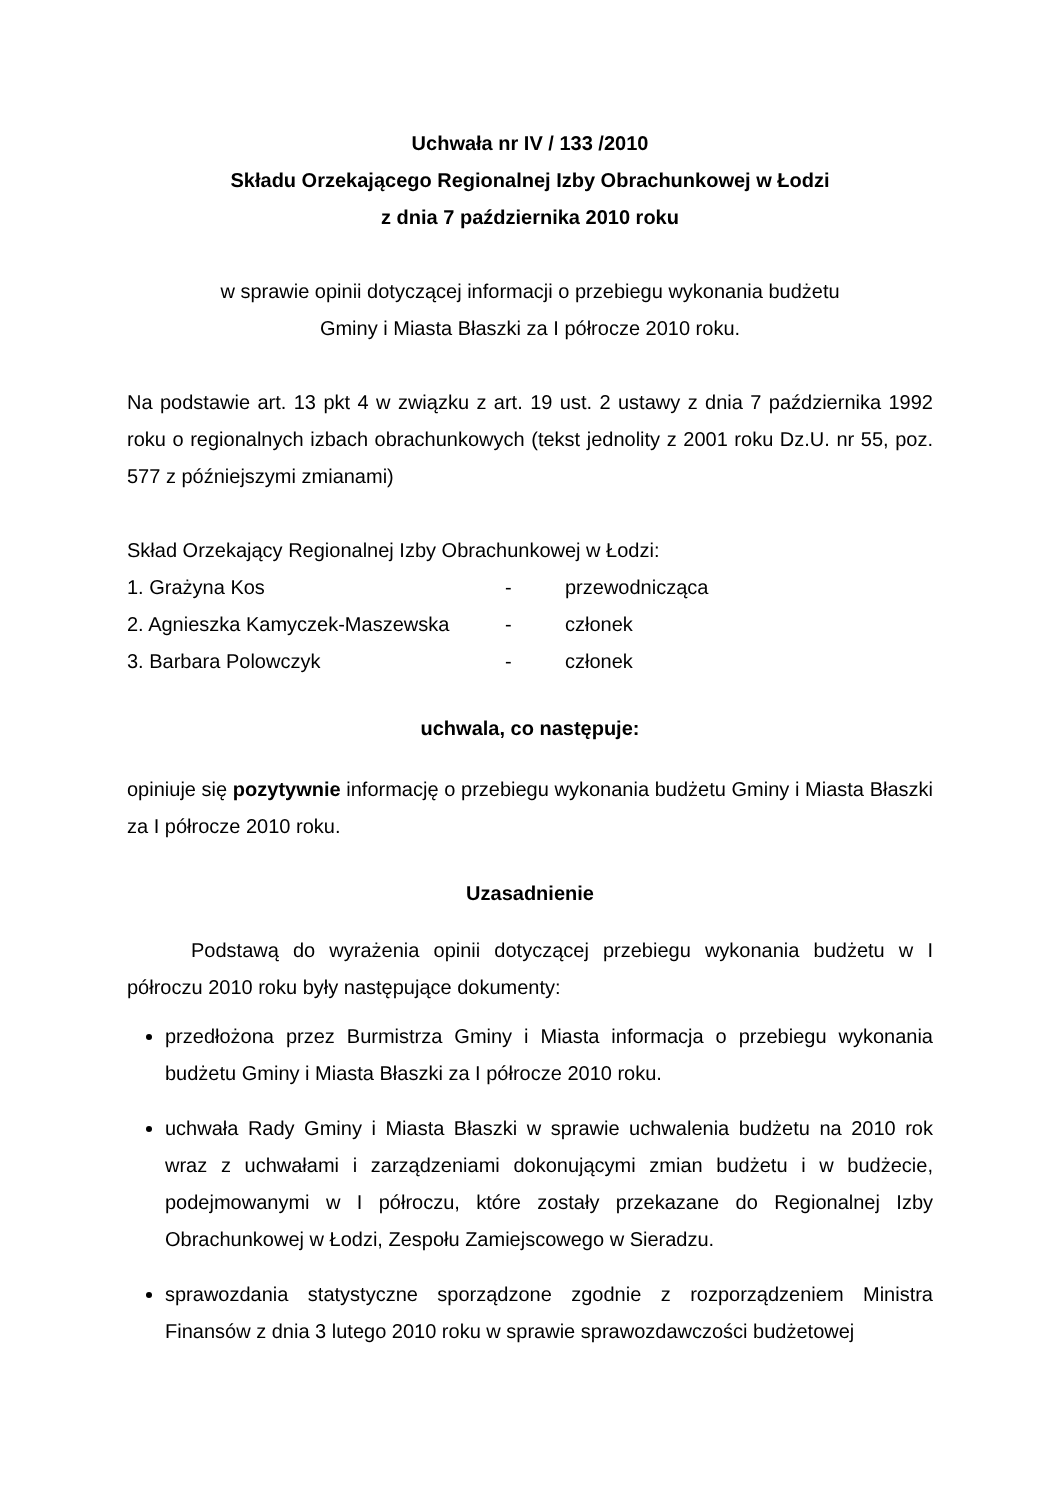Uchwała nr IV / 133 /2010
Składu Orzekającego Regionalnej Izby Obrachunkowej w Łodzi
z dnia 7 października 2010 roku
w sprawie opinii dotyczącej informacji o przebiegu wykonania budżetu
Gminy i Miasta Błaszki za I półrocze 2010 roku.
Na podstawie art. 13 pkt 4 w związku z art. 19 ust. 2 ustawy z dnia 7 października 1992 roku o regionalnych izbach obrachunkowych (tekst jednolity z 2001 roku Dz.U. nr 55, poz. 577 z późniejszymi zmianami)
Skład Orzekający Regionalnej Izby Obrachunkowej w Łodzi:
| 1. Grażyna Kos | - | przewodnicząca |
| 2. Agnieszka Kamyczek-Maszewska | - | członek |
| 3. Barbara Polowczyk | - | członek |
uchwala, co następuje:
opiniuje się pozytywnie informację o przebiegu wykonania budżetu Gminy i Miasta Błaszki za I półrocze 2010 roku.
Uzasadnienie
Podstawą do wyrażenia opinii dotyczącej przebiegu wykonania budżetu w I półroczu 2010 roku były następujące dokumenty:
przedłożona przez Burmistrza Gminy i Miasta informacja o przebiegu wykonania budżetu Gminy i Miasta Błaszki za I półrocze 2010 roku.
uchwała Rady Gminy i Miasta Błaszki w sprawie uchwalenia budżetu na 2010 rok wraz z uchwałami i zarządzeniami dokonującymi zmian budżetu i w budżecie, podejmowanymi w I półroczu, które zostały przekazane do Regionalnej Izby Obrachunkowej w Łodzi, Zespołu Zamiejscowego w Sieradzu.
sprawozdania statystyczne sporządzone zgodnie z rozporządzeniem Ministra Finansów z dnia 3 lutego 2010 roku w sprawie sprawozdawczości budżetowej